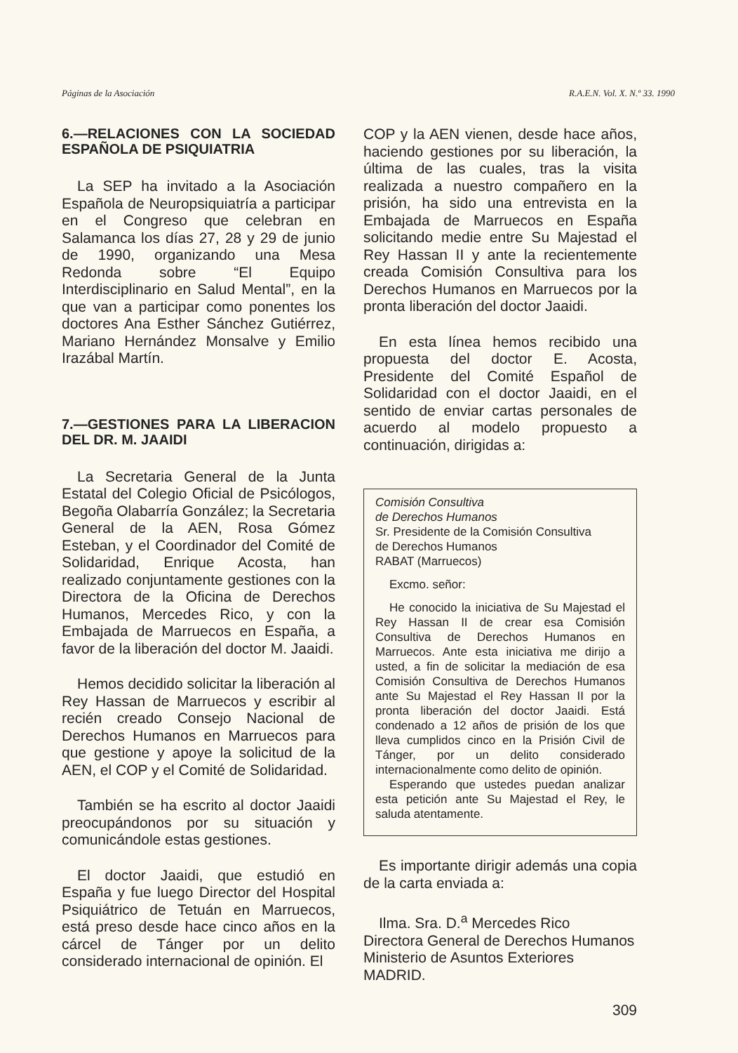Páginas de la Asociación R.A.E.N. Vol. X. N.º 33. 1990
6.—RELACIONES CON LA SOCIEDAD ESPAÑOLA DE PSIQUIATRIA
La SEP ha invitado a la Asociación Española de Neuropsiquiatría a participar en el Congreso que celebran en Salamanca los días 27, 28 y 29 de junio de 1990, organizando una Mesa Redonda sobre “El Equipo Interdisciplinario en Salud Mental”, en la que van a participar como ponentes los doctores Ana Esther Sánchez Gutiérrez, Mariano Hernández Monsalve y Emilio Irazábal Martín.
7.—GESTIONES PARA LA LIBERACION DEL DR. M. JAAIDI
La Secretaria General de la Junta Estatal del Colegio Oficial de Psicólogos, Begoña Olabarría González; la Secretaria General de la AEN, Rosa Gómez Esteban, y el Coordinador del Comité de Solidaridad, Enrique Acosta, han realizado conjuntamente gestiones con la Directora de la Oficina de Derechos Humanos, Mercedes Rico, y con la Embajada de Marruecos en España, a favor de la liberación del doctor M. Jaaidi.
Hemos decidido solicitar la liberación al Rey Hassan de Marruecos y escribir al recién creado Consejo Nacional de Derechos Humanos en Marruecos para que gestione y apoye la solicitud de la AEN, el COP y el Comité de Solidaridad.
También se ha escrito al doctor Jaaidi preocupándonos por su situación y comunicándole estas gestiones.
El doctor Jaaidi, que estudió en España y fue luego Director del Hospital Psiquiátrico de Tetuán en Marruecos, está preso desde hace cinco años en la cárcel de Tánger por un delito considerado internacional de opinión. El
COP y la AEN vienen, desde hace años, haciendo gestiones por su liberación, la última de las cuales, tras la visita realizada a nuestro compañero en la prisión, ha sido una entrevista en la Embajada de Marruecos en España solicitando medie entre Su Majestad el Rey Hassan II y ante la recientemente creada Comisión Consultiva para los Derechos Humanos en Marruecos por la pronta liberación del doctor Jaaidi.
En esta línea hemos recibido una propuesta del doctor E. Acosta, Presidente del Comité Español de Solidaridad con el doctor Jaaidi, en el sentido de enviar cartas personales de acuerdo al modelo propuesto a continuación, dirigidas a:
Comisión Consultiva
de Derechos Humanos
Sr. Presidente de la Comisión Consultiva
de Derechos Humanos
RABAT (Marruecos)
Excmo. señor:
He conocido la iniciativa de Su Majestad el Rey Hassan II de crear esa Comisión Consultiva de Derechos Humanos en Marruecos. Ante esta iniciativa me dirijo a usted, a fin de solicitar la mediación de esa Comisión Consultiva de Derechos Humanos ante Su Majestad el Rey Hassan II por la pronta liberación del doctor Jaaidi. Está condenado a 12 años de prisión de los que lleva cumplidos cinco en la Prisión Civil de Tánger, por un delito considerado internacionalmente como delito de opinión.
Esperando que ustedes puedan analizar esta petición ante Su Majestad el Rey, le saluda atentamente.
Es importante dirigir además una copia de la carta enviada a:
Ilma. Sra. D.<sup>a</sup> Mercedes Rico
Directora General de Derechos Humanos
Ministerio de Asuntos Exteriores
MADRID.
309